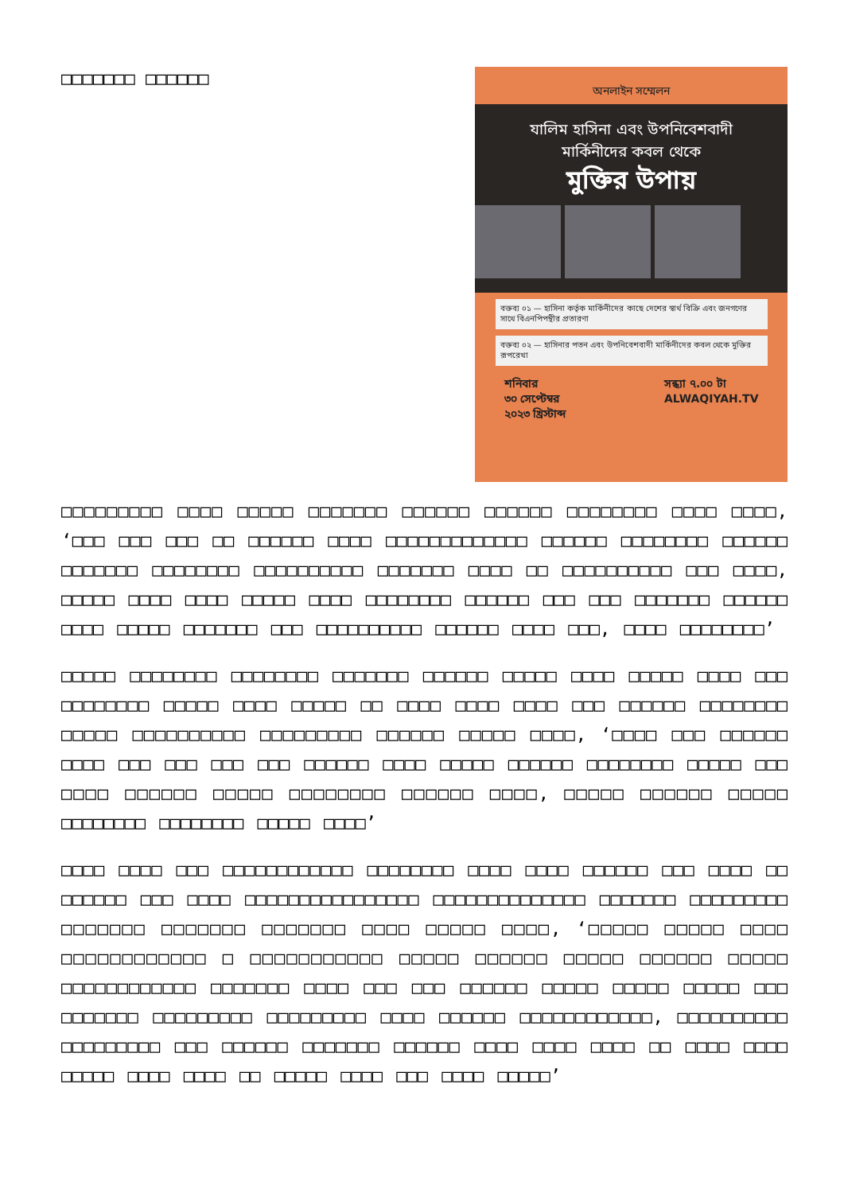□□□□□□□ □□□□□□
অনলাইন সম্মেলন
যালিম হাসিনা এবং উপনিবেশবাদী
মার্কিনীদের কবল থেকে
মুক্তির উপায়
বক্তব্য ০১ — হাসিনা কর্তৃক মার্কিনীদের কাছে দেশের স্বার্থ বিক্রি এবং জনগণের সাথে বিএনপিপন্থীর প্রতারণা
বক্তব্য ০২ — হাসিনার পতন এবং উপনিবেশবাদী মার্কিনীদের কবল থেকে মুক্তির রূপরেখা
শনিবার
৩০ সেপ্টেম্বর
২০২৩ খ্রিস্টাব্দ সন্ধ্যা ৭.০০ টা
ALWAQIYAH.TV
□□□□□□□□□ □□□□ □□□□□ □□□□□□□ □□□□□□ □□□□□□ □□□□□□□□ □□□□ □□□□, ‘□□□ □□□ □□□ □□ □□□□□□ □□□□ □□□□□□□□□□□□□ □□□□□□ □□□□□□□□ □□□□□□ □□□□□□□ □□□□□□□□ □□□□□□□□□□ □□□□□□□ □□□□ □□ □□□□□□□□□□ □□□ □□□□, □□□□□ □□□□ □□□□ □□□□□ □□□□ □□□□□□□□ □□□□□□ □□□ □□□ □□□□□□□ □□□□□□ □□□□ □□□□□ □□□□□□□ □□□ □□□□□□□□□□ □□□□□□ □□□□ □□□, □□□□ □□□□□□□□’
□□□□□ □□□□□□□□ □□□□□□□□ □□□□□□□ □□□□□□ □□□□□ □□□□ □□□□□ □□□□ □□□ □□□□□□□□ □□□□□ □□□□ □□□□□ □□ □□□□ □□□□ □□□□ □□□ □□□□□□ □□□□□□□□ □□□□□ □□□□□□□□□□ □□□□□□□□□ □□□□□□ □□□□□ □□□□, ‘□□□□ □□□ □□□□□□ □□□□ □□□ □□□ □□□ □□□ □□□□□□ □□□□ □□□□□ □□□□□□ □□□□□□□□ □□□□□ □□□ □□□□ □□□□□□ □□□□□ □□□□□□□□ □□□□□□ □□□□, □□□□□ □□□□□□ □□□□□ □□□□□□□□ □□□□□□□□ □□□□□ □□□□’
□□□□ □□□□ □□□ □□□□□□□□□□□□ □□□□□□□□ □□□□ □□□□ □□□□□□ □□□ □□□□ □□ □□□□□□ □□□ □□□□ □□□□□□□□□□□□□□□□ □□□□□□□□□□□□□□ □□□□□□□ □□□□□□□□□ □□□□□□□ □□□□□□□ □□□□□□□ □□□□ □□□□□ □□□□, ‘□□□□□ □□□□□ □□□□ □□□□□□□□□□□□ □ □□□□□□□□□□□ □□□□□ □□□□□□ □□□□□ □□□□□□ □□□□□ □□□□□□□□□□□□ □□□□□□□ □□□□ □□□ □□□ □□□□□□ □□□□□ □□□□□ □□□□□ □□□ □□□□□□□ □□□□□□□□□ □□□□□□□□□ □□□□ □□□□□□ □□□□□□□□□□□□, □□□□□□□□□□ □□□□□□□□□ □□□ □□□□□□ □□□□□□□ □□□□□□ □□□□ □□□□ □□□□ □□ □□□□ □□□□ □□□□□ □□□□ □□□□ □□ □□□□□ □□□□ □□□ □□□□ □□□□□’